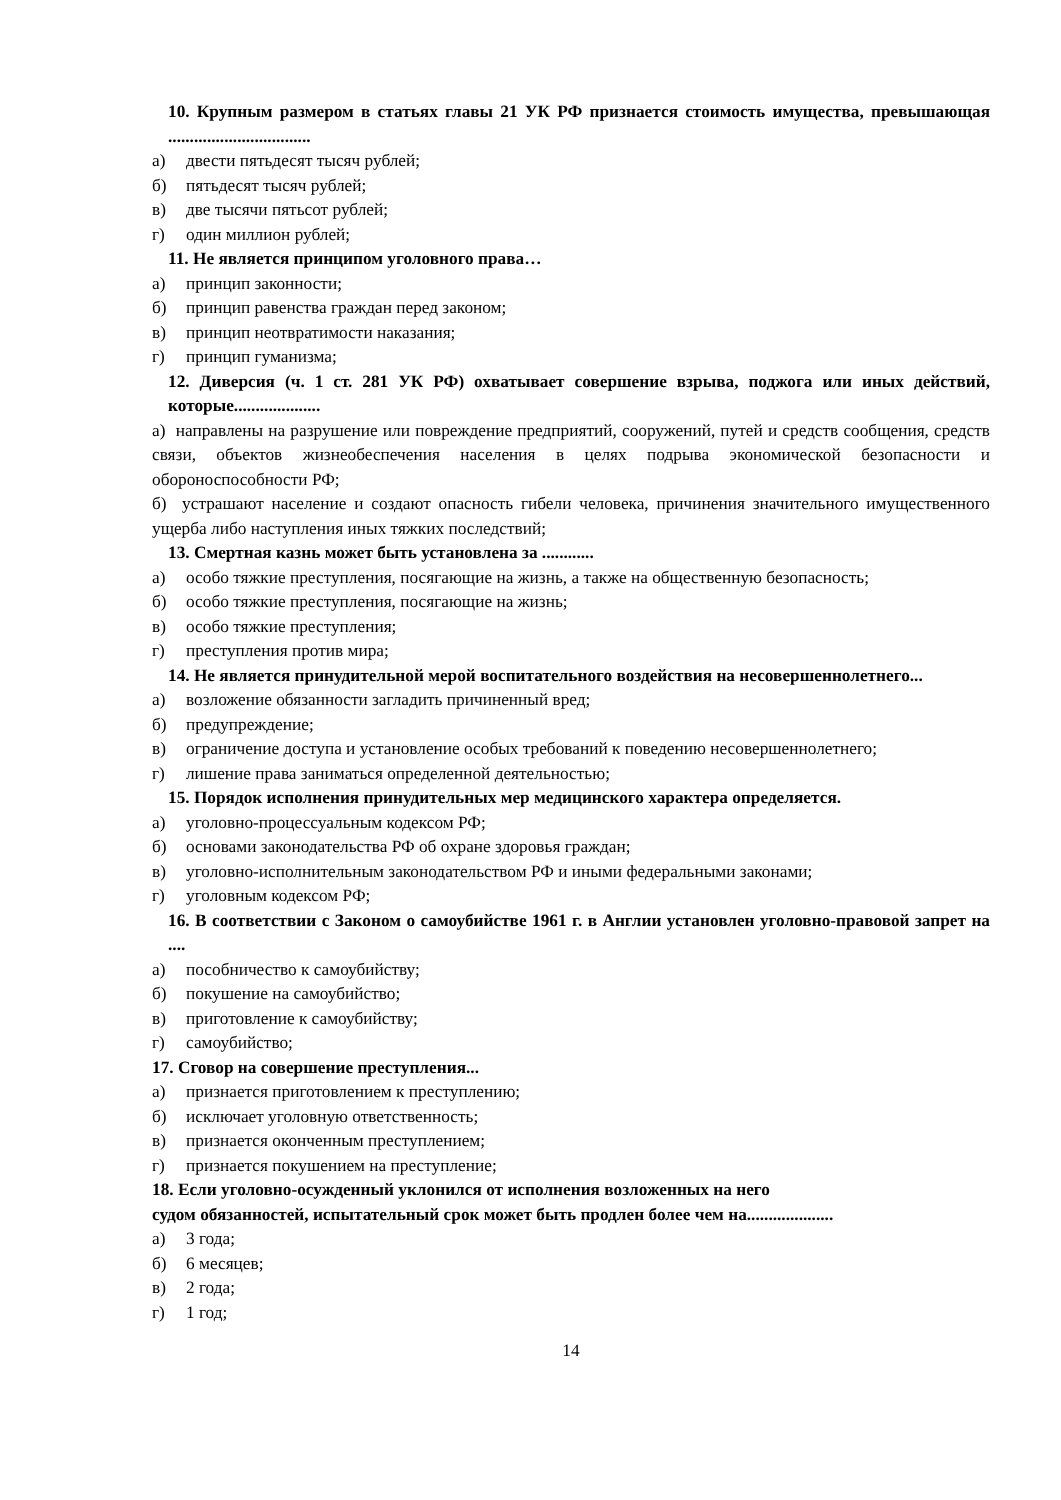10. Крупным размером в статьях главы 21 УК РФ признается стоимость имущества, превышающая .................................
а) двести пятьдесят тысяч рублей;
б) пятьдесят тысяч рублей;
в) две тысячи пятьсот рублей;
г) один миллион рублей;
11. Не является принципом уголовного права…
а) принцип законности;
б) принцип равенства граждан перед законом;
в) принцип неотвратимости наказания;
г) принцип гуманизма;
12. Диверсия (ч. 1 ст. 281 УК РФ) охватывает совершение взрыва, поджога или иных действий, которые....................
а) направлены на разрушение или повреждение предприятий, сооружений, путей и средств сообщения, средств связи, объектов жизнеобеспечения населения в целях подрыва экономической безопасности и обороноспособности РФ;
б) устрашают население и создают опасность гибели человека, причинения значительного имущественного ущерба либо наступления иных тяжких последствий;
13. Смертная казнь может быть установлена за ............
а) особо тяжкие преступления, посягающие на жизнь, а также на общественную безопасность;
б) особо тяжкие преступления, посягающие на жизнь;
в) особо тяжкие преступления;
г) преступления против мира;
14. Не является принудительной мерой воспитательного воздействия на несовершеннолетнего...
а) возложение обязанности загладить причиненный вред;
б) предупреждение;
в) ограничение доступа и установление особых требований к поведению несовершеннолетнего;
г) лишение права заниматься определенной деятельностью;
15. Порядок исполнения принудительных мер медицинского характера определяется.
а) уголовно-процессуальным кодексом РФ;
б) основами законодательства РФ об охране здоровья граждан;
в) уголовно-исполнительным законодательством РФ и иными федеральными законами;
г) уголовным кодексом РФ;
16. В соответствии с Законом о самоубийстве 1961 г. в Англии установлен уголовно-правовой запрет на ....
а) пособничество к самоубийству;
б) покушение на самоубийство;
в) приготовление к самоубийству;
г) самоубийство;
17. Сговор на совершение преступления...
а) признается приготовлением к преступлению;
б) исключает уголовную ответственность;
в) признается оконченным преступлением;
г) признается покушением на преступление;
18. Если уголовно-осужденный уклонился от исполнения возложенных на него
судом обязанностей, испытательный срок может быть продлен более чем на....................
а) 3 года;
б) 6 месяцев;
в) 2 года;
г) 1 год;
14